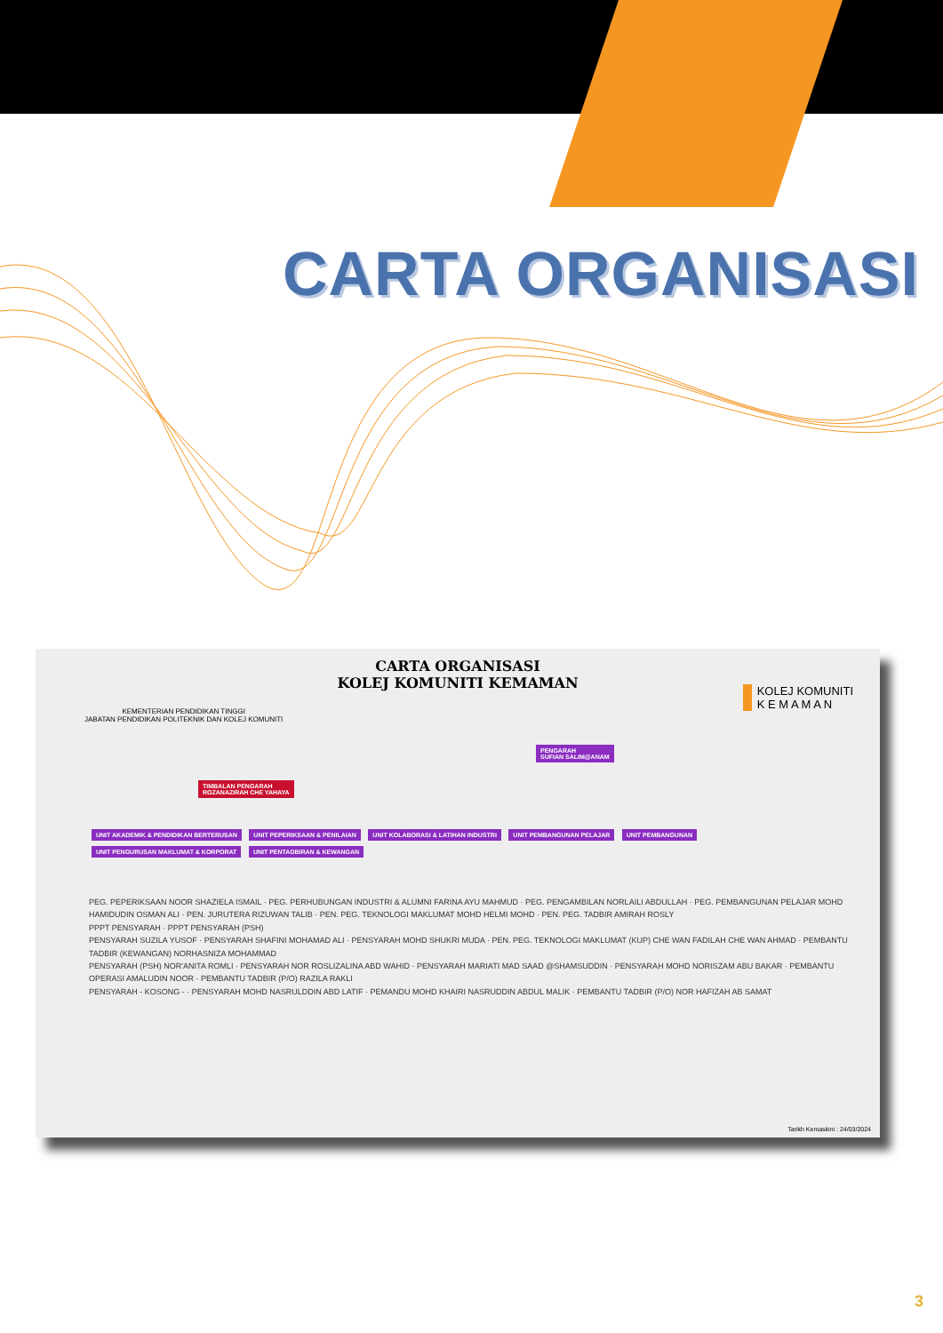CARTA ORGANISASI
CARTA ORGANISASI
KOLEJ KOMUNITI KEMAMAN
KEMENTERIAN PENDIDIKAN TINGGI
JABATAN PENDIDIKAN POLITEKNIK DAN KOLEJ KOMUNITI
KOLEJ KOMUNITI
K E M A M A N
PENGARAH
SUFIAN SALIM@ANAM
TIMBALAN PENGARAH
ROZANAZIRAH CHE YAHAYA
UNIT AKADEMIK & PENDIDIKAN BERTERUSAN UNIT PEPERIKSAAN & PENILAIAN UNIT KOLABORASI & LATIHAN INDUSTRI UNIT PEMBANGUNAN PELAJAR UNIT PEMBANGUNAN UNIT PENGURUSAN MAKLUMAT & KORPORAT UNIT PENTADBIRAN & KEWANGAN
PEG. PEPERIKSAAN NOOR SHAZIELA ISMAIL · PEG. PERHUBUNGAN INDUSTRI & ALUMNI FARINA AYU MAHMUD · PEG. PENGAMBILAN NORLAILI ABDULLAH · PEG. PEMBANGUNAN PELAJAR MOHD HAMIDUDIN OSMAN ALI · PEN. JURUTERA RIZUWAN TALIB · PEN. PEG. TEKNOLOGI MAKLUMAT MOHD HELMI MOHD · PEN. PEG. TADBIR AMIRAH ROSLY
PPPT PENSYARAH · PPPT PENSYARAH (PSH)
PENSYARAH SUZILA YUSOF · PENSYARAH SHAFINI MOHAMAD ALI · PENSYARAH MOHD SHUKRI MUDA · PEN. PEG. TEKNOLOGI MAKLUMAT (KUP) CHE WAN FADILAH CHE WAN AHMAD · PEMBANTU TADBIR (KEWANGAN) NORHASNIZA MOHAMMAD
PENSYARAH (PSH) NOR'ANITA ROMLI · PENSYARAH NOR ROSLIZALINA ABD WAHID · PENSYARAH MARIATI MAD SAAD @SHAMSUDDIN · PENSYARAH MOHD NORISZAM ABU BAKAR · PEMBANTU OPERASI AMALUDIN NOOR · PEMBANTU TADBIR (P/O) RAZILA RAKLI
PENSYARAH - KOSONG - · PENSYARAH MOHD NASRULDDIN ABD LATIF · PEMANDU MOHD KHAIRI NASRUDDIN ABDUL MALIK · PEMBANTU TADBIR (P/O) NOR HAFIZAH AB SAMAT
Tarikh Kemaskini : 24/03/2024
3